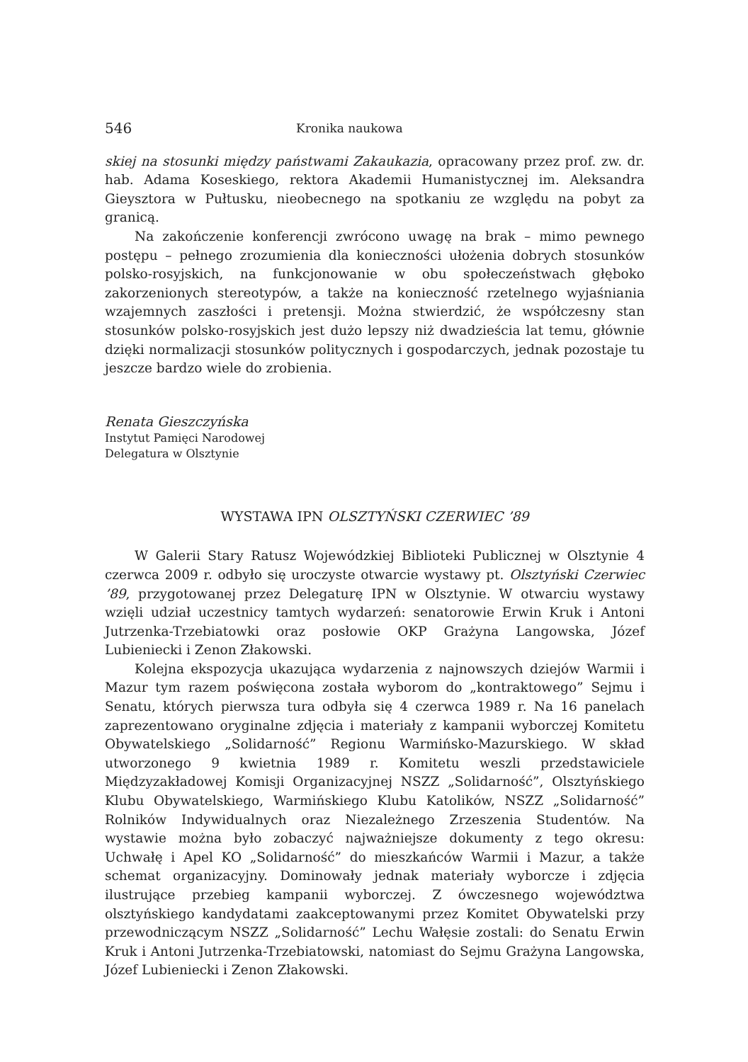546 Kronika naukowa
skiej na stosunki między państwami Zakaukazia, opracowany przez prof. zw. dr. hab. Adama Koseskiego, rektora Akademii Humanistycznej im. Aleksandra Gieysztora w Pułtusku, nieobecnego na spotkaniu ze względu na pobyt za granicą.
Na zakończenie konferencji zwrócono uwagę na brak – mimo pewnego postępu – pełnego zrozumienia dla konieczności ułożenia dobrych stosunków polsko-rosyjskich, na funkcjonowanie w obu społeczeństwach głęboko zakorzenionych stereotypów, a także na konieczność rzetelnego wyjaśniania wzajemnych zaszłości i pretensji. Można stwierdzić, że współczesny stan stosunków polsko-rosyjskich jest dużo lepszy niż dwadzieścia lat temu, głównie dzięki normalizacji stosunków politycznych i gospodarczych, jednak pozostaje tu jeszcze bardzo wiele do zrobienia.
Renata Gieszczyńska
Instytut Pamięci Narodowej
Delegatura w Olsztynie
WYSTAWA IPN OLSZTYŃSKI CZERWIEC ’89
W Galerii Stary Ratusz Wojewódzkiej Biblioteki Publicznej w Olsztynie 4 czerwca 2009 r. odbyło się uroczyste otwarcie wystawy pt. Olsztyński Czerwiec ’89, przygotowanej przez Delegaturę IPN w Olsztynie. W otwarciu wystawy wzięli udział uczestnicy tamtych wydarzeń: senatorowie Erwin Kruk i Antoni Jutrzenka-Trzebiatowki oraz posłowie OKP Grażyna Langowska, Józef Lubieniecki i Zenon Złakowski.
Kolejna ekspozycja ukazująca wydarzenia z najnowszych dziejów Warmii i Mazur tym razem poświęcona została wyborom do „kontraktowego” Sejmu i Senatu, których pierwsza tura odbyła się 4 czerwca 1989 r. Na 16 panelach zaprezentowano oryginalne zdjęcia i materiały z kampanii wyborczej Komitetu Obywatelskiego „Solidarność” Regionu Warmińsko-Mazurskiego. W skład utworzonego 9 kwietnia 1989 r. Komitetu weszli przedstawiciele Międzyzakładowej Komisji Organizacyjnej NSZZ „Solidarność”, Olsztyńskiego Klubu Obywatelskiego, Warmińskiego Klubu Katolików, NSZZ „Solidarność” Rolników Indywidualnych oraz Niezależnego Zrzeszenia Studentów. Na wystawie można było zobaczyć najważniejsze dokumenty z tego okresu: Uchwałę i Apel KO „Solidarność” do mieszkańców Warmii i Mazur, a także schemat organizacyjny. Dominowały jednak materiały wyborcze i zdjęcia ilustrujące przebieg kampanii wyborczej. Z ówczesnego województwa olsztyńskiego kandydatami zaakceptowanymi przez Komitet Obywatelski przy przewodniczącym NSZZ „Solidarność” Lechu Wałęsie zostali: do Senatu Erwin Kruk i Antoni Jutrzenka-Trzebiatowski, natomiast do Sejmu Grażyna Langowska, Józef Lubieniecki i Zenon Złakowski.